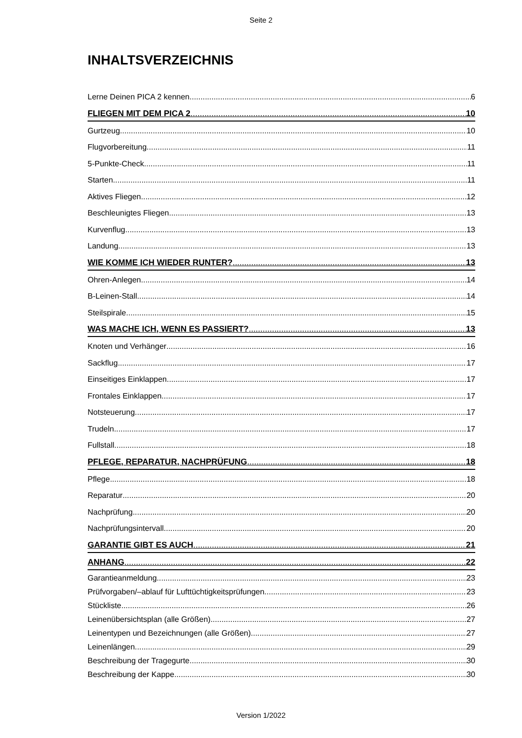Seite 2
INHALTSVERZEICHNIS
Lerne Deinen PICA 2 kennen 6
FLIEGEN MIT DEM PICA 2 10
Gurtzeug 10
Flugvorbereitung 11
5-Punkte-Check 11
Starten 11
Aktives Fliegen 12
Beschleunigtes Fliegen 13
Kurvenflug 13
Landung 13
WIE KOMME ICH WIEDER RUNTER? 13
Ohren-Anlegen 14
B-Leinen-Stall 14
Steilspirale 15
WAS MACHE ICH, WENN ES PASSIERT? 13
Knoten und Verhänger 16
Sackflug 17
Einseitiges Einklappen 17
Frontales Einklappen 17
Notsteuerung 17
Trudeln 17
Fullstall 18
PFLEGE, REPARATUR, NACHPRÜFUNG 18
Pflege 18
Reparatur 20
Nachprüfung 20
Nachprüfungsintervall 20
GARANTIE GIBT ES AUCH 21
ANHANG 22
Garantieanmeldung 23
Prüfvorgaben/–ablauf für Lufttüchtigkeitsprüfungen 23
Stückliste 26
Leinenübersichtsplan (alle Größen) 27
Leinentypen und Bezeichnungen (alle Größen) 27
Leinenlängen 29
Beschreibung der Tragegurte 30
Beschreibung der Kappe 30
Version 1/2022